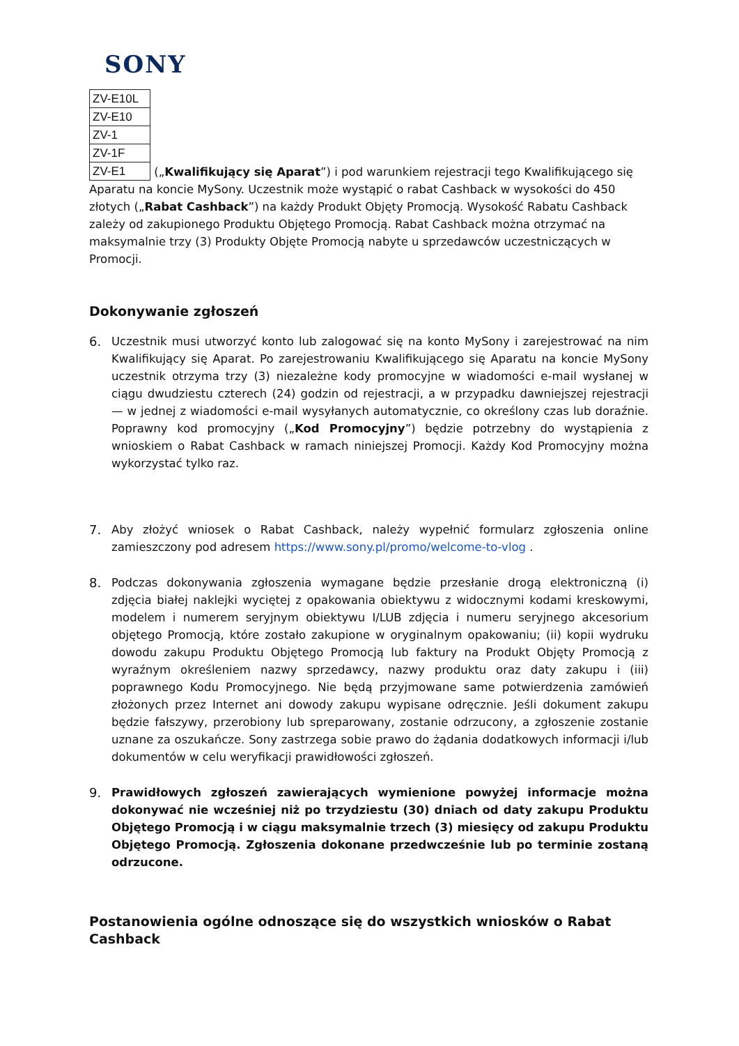SONY
| ZV-E10L |
| ZV-E10 |
| ZV-1 |
| ZV-1F |
| ZV-E1 |
(„Kwalifikujący się Aparat”) i pod warunkiem rejestracji tego Kwalifikującego się Aparatu na koncie MySony. Uczestnik może wystąpić o rabat Cashback w wysokości do 450 złotych („Rabat Cashback”) na każdy Produkt Objęty Promocją. Wysokość Rabatu Cashback zależy od zakupionego Produktu Objętego Promocją. Rabat Cashback można otrzymać na maksymalnie trzy (3) Produkty Objęte Promocją nabyte u sprzedawców uczestniczących w Promocji.
Dokonywanie zgłoszeń
6. Uczestnik musi utworzyć konto lub zalogować się na konto MySony i zarejestrować na nim Kwalifikujący się Aparat. Po zarejestrowaniu Kwalifikującego się Aparatu na koncie MySony uczestnik otrzyma trzy (3) niezależne kody promocyjne w wiadomości e-mail wysłanej w ciągu dwudziestu czterech (24) godzin od rejestracji, a w przypadku dawniejszej rejestracji — w jednej z wiadomości e-mail wysyłanych automatycznie, co określony czas lub doraźnie. Poprawny kod promocyjny („Kod Promocyjny”) będzie potrzebny do wystąpienia z wnioskiem o Rabat Cashback w ramach niniejszej Promocji. Każdy Kod Promocyjny można wykorzystać tylko raz.
7. Aby złożyć wniosek o Rabat Cashback, należy wypełnić formularz zgłoszenia online zamieszczony pod adresem https://www.sony.pl/promo/welcome-to-vlog .
8. Podczas dokonywania zgłoszenia wymagane będzie przesłanie drogą elektroniczną (i) zdjęcia białej naklejki wyciętej z opakowania obiektywu z widocznymi kodami kreskowymi, modelem i numerem seryjnym obiektywu I/LUB zdjęcia i numeru seryjnego akcesorium objętego Promocją, które zostało zakupione w oryginalnym opakowaniu; (ii) kopii wydruku dowodu zakupu Produktu Objętego Promocją lub faktury na Produkt Objęty Promocją z wyraźnym określeniem nazwy sprzedawcy, nazwy produktu oraz daty zakupu i (iii) poprawnego Kodu Promocyjnego. Nie będą przyjmowane same potwierdzenia zamówień złożonych przez Internet ani dowody zakupu wypisane odręcznie. Jeśli dokument zakupu będzie fałszywy, przerobiony lub spreparowany, zostanie odrzucony, a zgłoszenie zostanie uznane za oszukańcze. Sony zastrzega sobie prawo do żądania dodatkowych informacji i/lub dokumentów w celu weryfikacji prawidłowości zgłoszeń.
9. Prawidłowych zgłoszeń zawierających wymienione powyżej informacje można dokonywać nie wcześniej niż po trzydziestu (30) dniach od daty zakupu Produktu Objętego Promocją i w ciągu maksymalnie trzech (3) miesięcy od zakupu Produktu Objętego Promocją. Zgłoszenia dokonane przedwcześnie lub po terminie zostaną odrzucone.
Postanowienia ogólne odnoszące się do wszystkich wniosków o Rabat Cashback